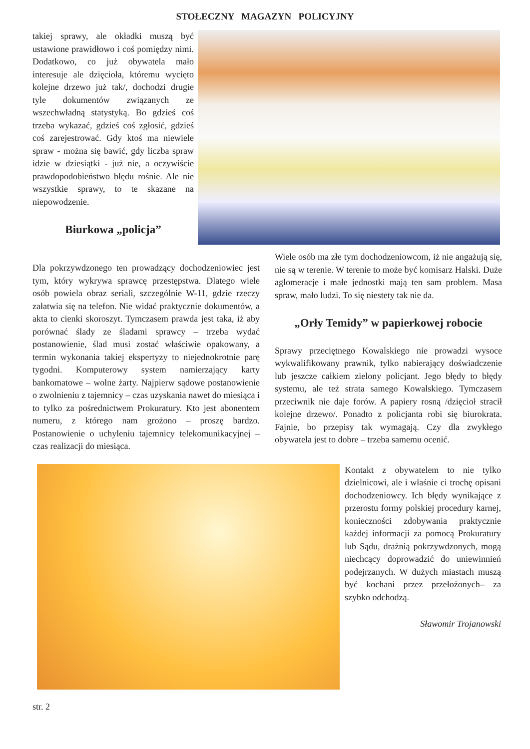STOŁECZNY MAGAZYN POLICYJNY
takiej sprawy, ale okładki muszą być ustawione prawidłowo i coś pomiędzy nimi. Dodatkowo, co już obywatela mało interesuje ale dzięcioła, któremu wycięto kolejne drzewo już tak/, dochodzi drugie tyle dokumentów związanych ze wszechwładną statystyką. Bo gdzieś coś trzeba wykazać, gdzieś coś zgłosić, gdzieś coś zarejestrować. Gdy ktoś ma niewiele spraw - można się bawić, gdy liczba spraw idzie w dziesiątki - już nie, a oczywiście prawdopodobieństwo błędu rośnie. Ale nie wszystkie sprawy, to te skazane na niepowodzenie.
Biurkowa „policja”
Dla pokrzywdzonego ten prowadzący dochodzeniowiec jest tym, który wykrywa sprawcę przestępstwa. Dlatego wiele osób powiela obraz seriali, szczególnie W-11, gdzie rzeczy załatwia się na telefon. Nie widać praktycznie dokumentów, a akta to cienki skoroszyt. Tymczasem prawda jest taka, iż aby porównać ślady ze śladami sprawcy – trzeba wydać postanowienie, ślad musi zostać właściwie opakowany, a termin wykonania takiej ekspertyzy to niejednokrotnie parę tygodni. Komputerowy system namierzający karty bankomatowe – wolne żarty. Najpierw sądowe postanowienie o zwolnieniu z tajemnicy – czas uzyskania nawet do miesiąca i to tylko za pośrednictwem Prokuratury. Kto jest abonentem numeru, z którego nam grożono – proszę bardzo. Postanowienie o uchyleniu tajemnicy telekomunikacyjnej – czas realizacji do miesiąca.
Wiele osób ma złe tym dochodzeniowcom, iż nie angażują się, nie są w terenie. W terenie to może być komisarz Halski. Duże aglomeracje i małe jednostki mają ten sam problem. Masa spraw, mało ludzi. To się niestety tak nie da.
„Orły Temidy” w papierkowej robocie
Sprawy przeciętnego Kowalskiego nie prowadzi wysoce wykwalifikowany prawnik, tylko nabierający doświadczenie lub jeszcze całkiem zielony policjant. Jego błędy to błędy systemu, ale też strata samego Kowalskiego. Tymczasem przeciwnik nie daje forów. A papiery rosną /dzięcioł stracił kolejne drzewo/. Ponadto z policjanta robi się biurokrata. Fajnie, bo przepisy tak wymagają. Czy dla zwykłego obywatela jest to dobre – trzeba samemu ocenić.
Kontakt z obywatelem to nie tylko dzielnicowi, ale i właśnie ci trochę opisani dochodzeniowcy. Ich błędy wynikające z przerostu formy polskiej procedury karnej, konieczności zdobywania praktycznie każdej informacji za pomocą Prokuratury lub Sądu, drażnią pokrzywdzonych, mogą niechcący doprowadzić do uniewinnień podejrzanych. W dużych miastach muszą być kochani przez przełożonych– za szybko odchodzą.
Sławomir Trojanowski
str. 2